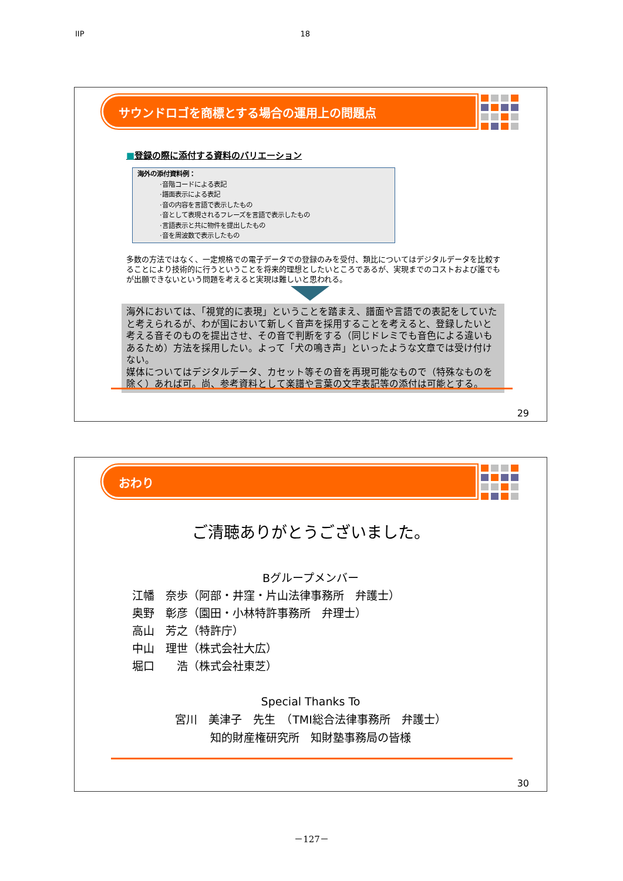IIP 18
サウンドロゴを商標とする場合の運用上の問題点
■登録の際に添付する資料のバリエーション
海外の添付資料例：
·音階コードによる表記
·譜面表示による表記
·音の内容を言語で表示したもの
·音として表現されるフレーズを言語で表示したもの
·言語表示と共に物件を提出したもの
·音を周波数で表示したもの
多数の方法ではなく、一定規格での電子データでの登録のみを受付、類比についてはデジタルデータを比較することにより技術的に行うということを将来的理想としたいところであるが、実現までのコストおよび誰でもが出願できないという問題を考えると実現は難しいと思われる。
海外においては、「視覚的に表現」ということを踏まえ、譜面や言語での表記をしていたと考えられるが、わが国において新しく音声を採用することを考えると、登録したいと考える音そのものを提出させ、その音で判断をする（同じドレミでも音色による違いもあるため）方法を採用したい。よって「犬の鳴き声」といったような文章では受け付けない。
媒体についてはデジタルデータ、カセット等その音を再現可能なもので（特殊なものを除く）あれば可。尚、参考資料として楽譜や言葉の文字表記等の添付は可能とする。
29
おわり
ご清聴ありがとうございました。
Bグループメンバー
江幡　奈歩（阿部・井窪・片山法律事務所　弁護士）
奥野　彰彦（園田・小林特許事務所　弁理士）
高山　芳之（特許庁）
中山　理世（株式会社大広）
堀口　　浩（株式会社東芝）
Special Thanks To
宮川　美津子　先生　（TMI総合法律事務所　弁護士）
知的財産権研究所　知財塾事務局の皆様
30
－127－